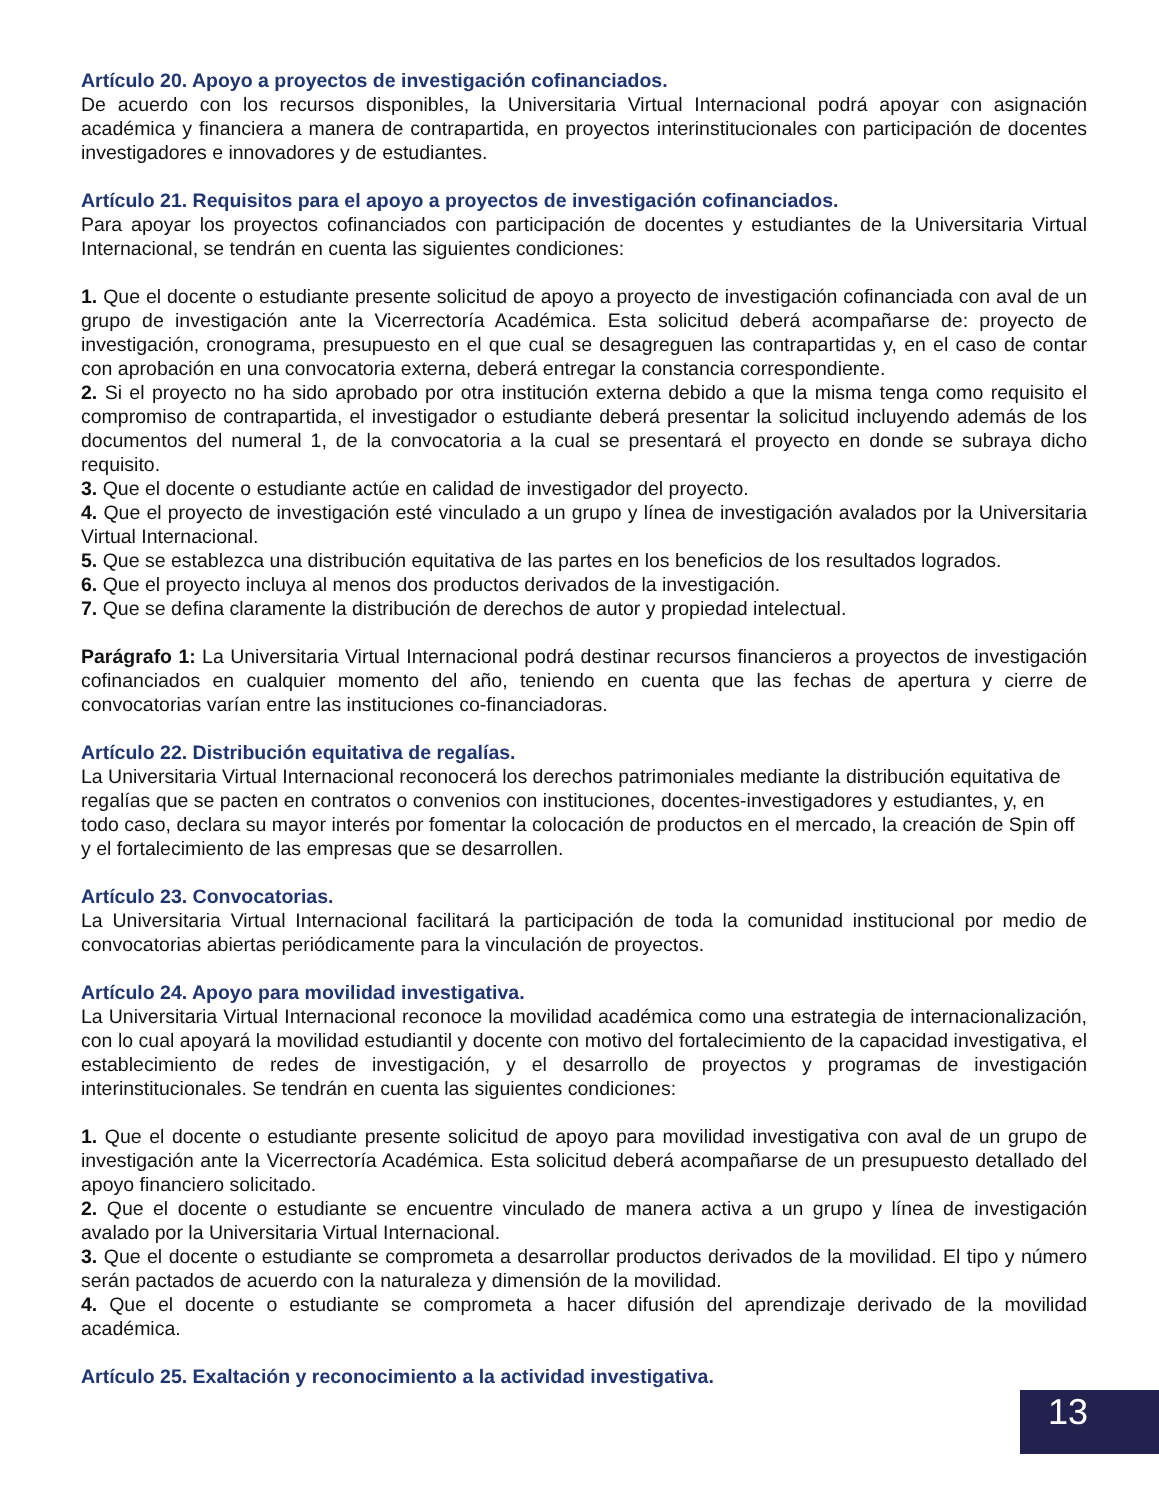Artículo 20. Apoyo a proyectos de investigación cofinanciados.
De acuerdo con los recursos disponibles, la Universitaria Virtual Internacional podrá apoyar con asignación académica y financiera a manera de contrapartida, en proyectos interinstitucionales con participación de docentes investigadores e innovadores y de estudiantes.
Artículo 21. Requisitos para el apoyo a proyectos de investigación cofinanciados.
Para apoyar los proyectos cofinanciados con participación de docentes y estudiantes de la Universitaria Virtual Internacional, se tendrán en cuenta las siguientes condiciones:
1. Que el docente o estudiante presente solicitud de apoyo a proyecto de investigación cofinanciada con aval de un grupo de investigación ante la Vicerrectoría Académica. Esta solicitud deberá acompañarse de: proyecto de investigación, cronograma, presupuesto en el que cual se desagreguen las contrapartidas y, en el caso de contar con aprobación en una convocatoria externa, deberá entregar la constancia correspondiente.
2. Si el proyecto no ha sido aprobado por otra institución externa debido a que la misma tenga como requisito el compromiso de contrapartida, el investigador o estudiante deberá presentar la solicitud incluyendo además de los documentos del numeral 1, de la convocatoria a la cual se presentará el proyecto en donde se subraya dicho requisito.
3. Que el docente o estudiante actúe en calidad de investigador del proyecto.
4. Que el proyecto de investigación esté vinculado a un grupo y línea de investigación avalados por la Universitaria Virtual Internacional.
5. Que se establezca una distribución equitativa de las partes en los beneficios de los resultados logrados.
6. Que el proyecto incluya al menos dos productos derivados de la investigación.
7. Que se defina claramente la distribución de derechos de autor y propiedad intelectual.
Parágrafo 1: La Universitaria Virtual Internacional podrá destinar recursos financieros a proyectos de investigación cofinanciados en cualquier momento del año, teniendo en cuenta que las fechas de apertura y cierre de convocatorias varían entre las instituciones co-financiadoras.
Artículo 22. Distribución equitativa de regalías.
La Universitaria Virtual Internacional reconocerá los derechos patrimoniales mediante la distribución equitativa de regalías que se pacten en contratos o convenios con instituciones, docentes-investigadores y estudiantes, y, en todo caso, declara su mayor interés por fomentar la colocación de productos en el mercado, la creación de Spin off y el fortalecimiento de las empresas que se desarrollen.
Artículo 23. Convocatorias.
La Universitaria Virtual Internacional facilitará la participación de toda la comunidad institucional por medio de convocatorias abiertas periódicamente para la vinculación de proyectos.
Artículo 24. Apoyo para movilidad investigativa.
La Universitaria Virtual Internacional reconoce la movilidad académica como una estrategia de internacionalización, con lo cual apoyará la movilidad estudiantil y docente con motivo del fortalecimiento de la capacidad investigativa, el establecimiento de redes de investigación, y el desarrollo de proyectos y programas de investigación interinstitucionales. Se tendrán en cuenta las siguientes condiciones:
1. Que el docente o estudiante presente solicitud de apoyo para movilidad investigativa con aval de un grupo de investigación ante la Vicerrectoría Académica. Esta solicitud deberá acompañarse de un presupuesto detallado del apoyo financiero solicitado.
2. Que el docente o estudiante se encuentre vinculado de manera activa a un grupo y línea de investigación avalado por la Universitaria Virtual Internacional.
3. Que el docente o estudiante se comprometa a desarrollar productos derivados de la movilidad. El tipo y número serán pactados de acuerdo con la naturaleza y dimensión de la movilidad.
4. Que el docente o estudiante se comprometa a hacer difusión del aprendizaje derivado de la movilidad académica.
Artículo 25. Exaltación y reconocimiento a la actividad investigativa.
13